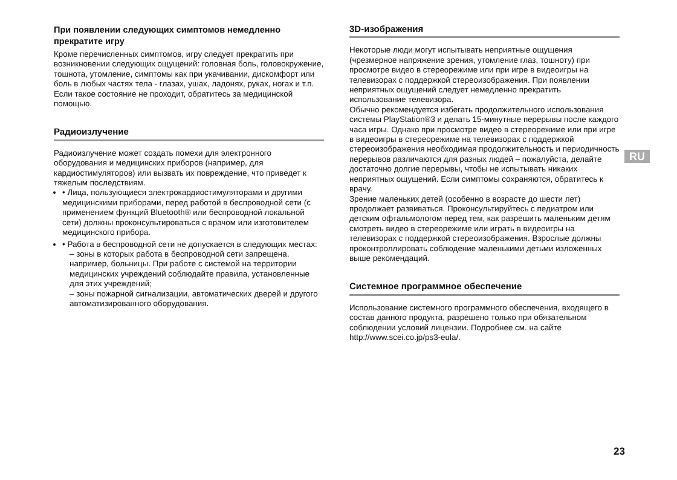При появлении следующих симптомов немедленно прекратите игру
Кроме перечисленных симптомов, игру следует прекратить при возникновении следующих ощущений: головная боль, головокружение, тошнота, утомление, симптомы как при укачивании, дискомфорт или боль в любых частях тела - глазах, ушах, ладонях, руках, ногах и т.п. Если такое состояние не проходит, обратитесь за медицинской помощью.
Радиоизлучение
Радиоизлучение может создать помехи для электронного оборудования и медицинских приборов (например, для кардиостимуляторов) или вызвать их повреждение, что приведет к тяжелым последствиям.
• Лица, пользующиеся электрокардиостимуляторами и другими медицинскими приборами, перед работой в беспроводной сети (с применением функций Bluetooth® или беспроводной локальной сети) должны проконсультироваться с врачом или изготовителем медицинского прибора.
• Работа в беспроводной сети не допускается в следующих местах:
– зоны в которых работа в беспроводной сети запрещена, например, больницы. При работе с системой на территории медицинских учреждений соблюдайте правила, установленные для этих учреждений;
– зоны пожарной сигнализации, автоматических дверей и другого автоматизированного оборудования.
3D-изображения
Некоторые люди могут испытывать неприятные ощущения (чрезмерное напряжение зрения, утомление глаз, тошноту) при просмотре видео в стереорежиме или при игре в видеоигры на телевизорах с поддержкой стереоизображения. При появлении неприятных ощущений следует немедленно прекратить использование телевизора.
Обычно рекомендуется избегать продолжительного использования системы PlayStation®3 и делать 15-минутные перерывы после каждого часа игры. Однако при просмотре видео в стереорежиме или при игре в видеоигры в стереорежиме на телевизорах с поддержкой стереоизображения необходимая продолжительность и периодичность перерывов различаются для разных людей – пожалуйста, делайте достаточно долгие перерывы, чтобы не испытывать никаких неприятных ощущений. Если симптомы сохраняются, обратитесь к врачу.
Зрение маленьких детей (особенно в возрасте до шести лет) продолжает развиваться. Проконсультируйтесь с педиатром или детским офтальмологом перед тем, как разрешить маленьким детям смотреть видео в стереорежиме или играть в видеоигры на телевизорах с поддержкой стереоизображения. Взрослые должны проконтроллировать соблюдение маленькими детьми изложенных выше рекомендаций.
Системное программное обеспечение
Использование системного программного обеспечения, входящего в состав данного продукта, разрешено только при обязательном соблюдении условий лицензии. Подробнее см. на сайте http://www.scei.co.jp/ps3-eula/.
RU
23